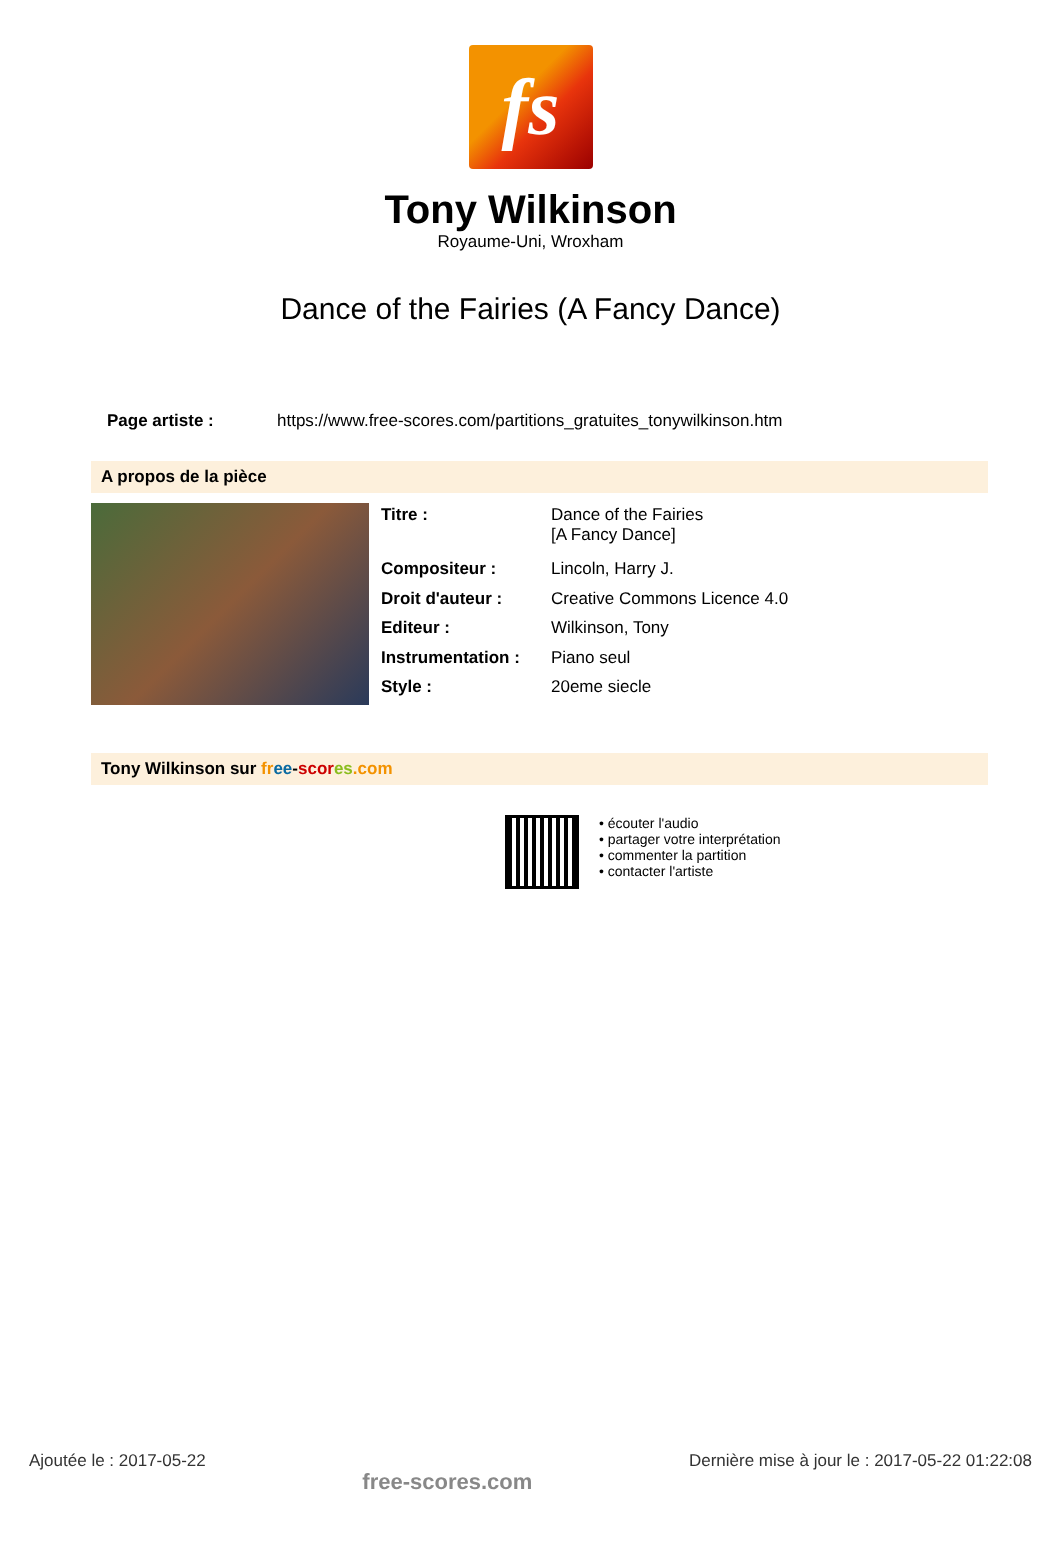fs
Tony Wilkinson
Royaume-Uni, Wroxham
Dance of the Fairies (A Fancy Dance)
Page artiste : https://www.free-scores.com/partitions_gratuites_tonywilkinson.htm
A propos de la pièce
| Titre : | Dance of the Fairies [A Fancy Dance] |
| Compositeur : | Lincoln, Harry J. |
| Droit d'auteur : | Creative Commons Licence 4.0 |
| Editeur : | Wilkinson, Tony |
| Instrumentation : | Piano seul |
| Style : | 20eme siecle |
Tony Wilkinson sur fr ee-scor es.com
• écouter l'audio
• partager votre interprétation
• commenter la partition
• contacter l'artiste
Ajoutée le : 2017-05-22 free-scores.com Dernière mise à jour le : 2017-05-22 01:22:08